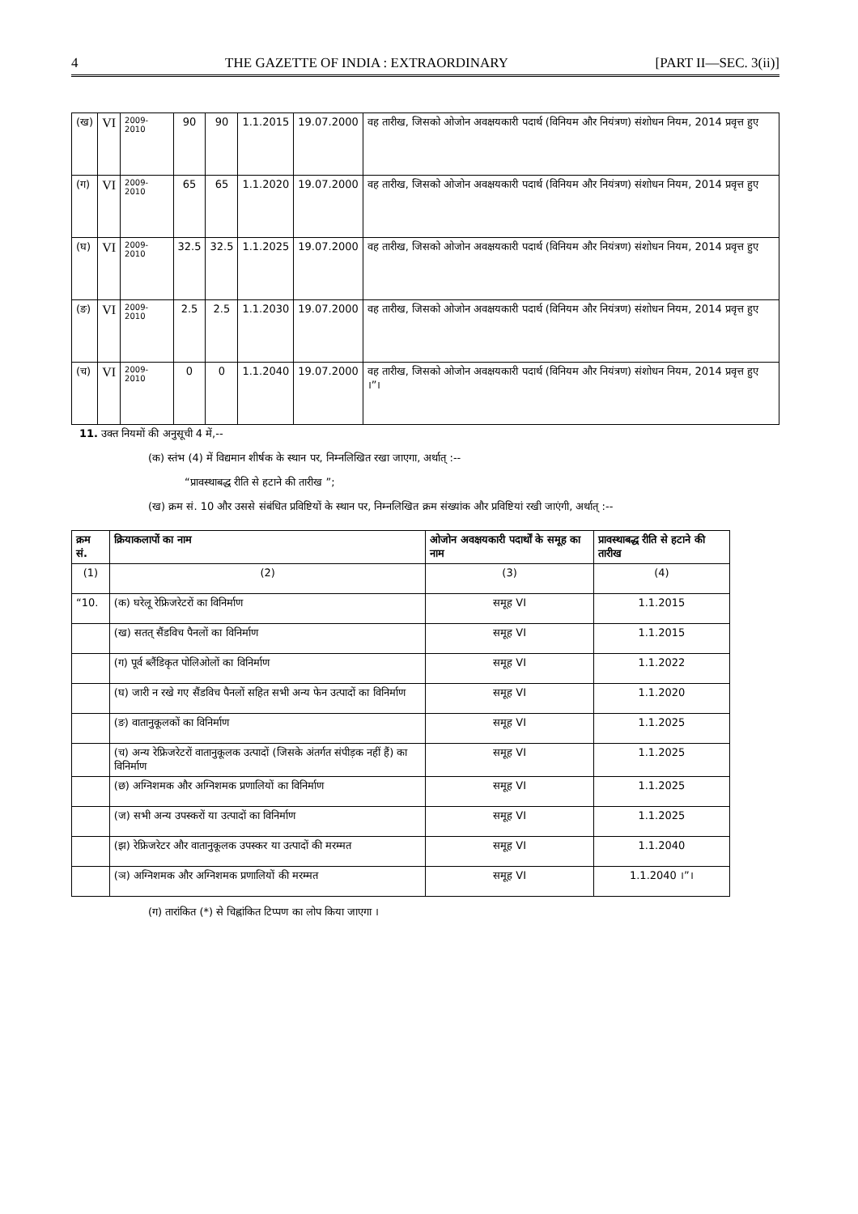4 THE GAZETTE OF INDIA : EXTRAORDINARY [PART II—SEC. 3(ii)]
| (ख) | VI | 2009-2010 | 90 | 90 | 1.1.2015 | 19.07.2000 | वह तारीख, जिसको ओजोन अवक्षयकारी पदार्थ (विनियम और नियंत्रण) संशोधन नियम, 2014 प्रवृत्त हुए |
| (ग) | VI | 2009-2010 | 65 | 65 | 1.1.2020 | 19.07.2000 | वह तारीख, जिसको ओजोन अवक्षयकारी पदार्थ (विनियम और नियंत्रण) संशोधन नियम, 2014 प्रवृत्त हुए |
| (घ) | VI | 2009-2010 | 32.5 | 32.5 | 1.1.2025 | 19.07.2000 | वह तारीख, जिसको ओजोन अवक्षयकारी पदार्थ (विनियम और नियंत्रण) संशोधन नियम, 2014 प्रवृत्त हुए |
| (ङ) | VI | 2009-2010 | 2.5 | 2.5 | 1.1.2030 | 19.07.2000 | वह तारीख, जिसको ओजोन अवक्षयकारी पदार्थ (विनियम और नियंत्रण) संशोधन नियम, 2014 प्रवृत्त हुए |
| (च) | VI | 2009-2010 | 0 | 0 | 1.1.2040 | 19.07.2000 | वह तारीख, जिसको ओजोन अवक्षयकारी पदार्थ (विनियम और नियंत्रण) संशोधन नियम, 2014 प्रवृत्त हुए ।”। |
11. उक्त नियमों की अनुसूची 4 में,--
(क) स्तंभ (4) में विद्यमान शीर्षक के स्थान पर, निम्नलिखित रखा जाएगा, अर्थात् :--
“प्रावस्थाबद्ध रीति से हटाने की तारीख ”;
(ख) क्रम सं. 10 और उससे संबंधित प्रविष्टियों के स्थान पर, निम्नलिखित क्रम संख्यांक और प्रविष्टियां रखी जाएंगी, अर्थात् :--
| क्रम सं. | क्रियाकलापों का नाम | ओजोन अवक्षयकारी पदार्थों के समूह का नाम | प्रावस्थाबद्ध रीति से हटाने की तारीख |
| --- | --- | --- | --- |
| (1) | (2) | (3) | (4) |
| “10. | (क) घरेलू रेफ्रिजरेटरों का विनिर्माण | समूह VI | 1.1.2015 |
| | (ख) सतत् सैंडविच पैनलों का विनिर्माण | समूह VI | 1.1.2015 |
| | (ग) पूर्व ब्लैंडिकृत पोलिओलों का विनिर्माण | समूह VI | 1.1.2022 |
| | (घ) जारी न रखे गए सैंडविच पैनलों सहित सभी अन्य फेन उत्पादों का विनिर्माण | समूह VI | 1.1.2020 |
| | (ङ) वातानुकूलकों का विनिर्माण | समूह VI | 1.1.2025 |
| | (च) अन्य रेफ्रिजरेटरों वातानुकूलक उत्पादों (जिसके अंतर्गत संपीड़क नहीं हैं) का विनिर्माण | समूह VI | 1.1.2025 |
| | (छ) अग्निशमक और अग्निशमक प्रणालियों का विनिर्माण | समूह VI | 1.1.2025 |
| | (ज) सभी अन्य उपस्करों या उत्पादों का विनिर्माण | समूह VI | 1.1.2025 |
| | (झ) रेफ्रिजरेटर और वातानुकूलक उपस्कर या उत्पादों की मरम्मत | समूह VI | 1.1.2040 |
| | (ञ) अग्निशमक और अग्निशमक प्रणालियों की मरम्मत | समूह VI | 1.1.2040 ।”। |
(ग) तारांकित (*) से चिह्नांकित टिप्पण का लोप किया जाएगा ।